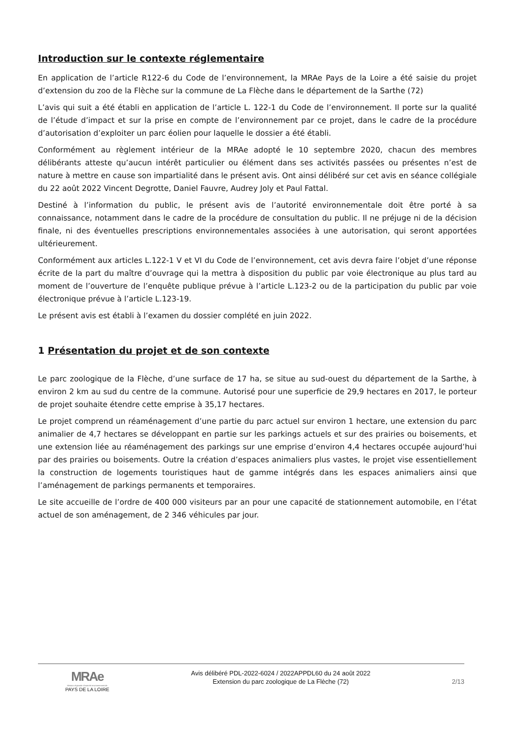Introduction sur le contexte réglementaire
En application de l’article R122-6 du Code de l’environnement, la MRAe Pays de la Loire a été saisie du projet d’extension du zoo de la Flèche sur la commune de La Flèche dans le département de la Sarthe (72)
L’avis qui suit a été établi en application de l’article L. 122-1 du Code de l’environnement. Il porte sur la qualité de l’étude d’impact et sur la prise en compte de l’environnement par ce projet, dans le cadre de la procédure d’autorisation d’exploiter un parc éolien pour laquelle le dossier a été établi.
Conformément au règlement intérieur de la MRAe adopté le 10 septembre 2020, chacun des membres délibérants atteste qu’aucun intérêt particulier ou élément dans ses activités passées ou présentes n’est de nature à mettre en cause son impartialité dans le présent avis. Ont ainsi délibéré sur cet avis en séance collégiale du 22 août 2022 Vincent Degrotte, Daniel Fauvre, Audrey Joly et Paul Fattal.
Destiné à l’information du public, le présent avis de l’autorité environnementale doit être porté à sa connaissance, notamment dans le cadre de la procédure de consultation du public. Il ne préjuge ni de la décision finale, ni des éventuelles prescriptions environnementales associées à une autorisation, qui seront apportées ultérieurement.
Conformément aux articles L.122-1 V et VI du Code de l’environnement, cet avis devra faire l’objet d’une réponse écrite de la part du maître d’ouvrage qui la mettra à disposition du public par voie électronique au plus tard au moment de l’ouverture de l’enquête publique prévue à l’article L.123-2 ou de la participation du public par voie électronique prévue à l’article L.123-19.
Le présent avis est établi à l’examen du dossier complété en juin 2022.
1 Présentation du projet et de son contexte
Le parc zoologique de la Flèche, d’une surface de 17 ha, se situe au sud-ouest du département de la Sarthe, à environ 2 km au sud du centre de la commune. Autorisé pour une superficie de 29,9 hectares en 2017, le porteur de projet souhaite étendre cette emprise à 35,17 hectares.
Le projet comprend un réaménagement d’une partie du parc actuel sur environ 1 hectare, une extension du parc animalier de 4,7 hectares se développant en partie sur les parkings actuels et sur des prairies ou boisements, et une extension liée au réaménagement des parkings sur une emprise d’environ 4,4 hectares occupée aujourd’hui par des prairies ou boisements. Outre la création d’espaces animaliers plus vastes, le projet vise essentiellement la construction de logements touristiques haut de gamme intégrés dans les espaces animaliers ainsi que l’aménagement de parkings permanents et temporaires.
Le site accueille de l’ordre de 400 000 visiteurs par an pour une capacité de stationnement automobile, en l’état actuel de son aménagement, de 2 346 véhicules par jour.
MRAe
Mission régionale d’autorité environnementale
PAYS DE LA LOIRE
Avis délibéré PDL-2022-6024 / 2022APPDL60 du 24 août 2022
Extension du parc zoologique de La Flèche (72)
2/13